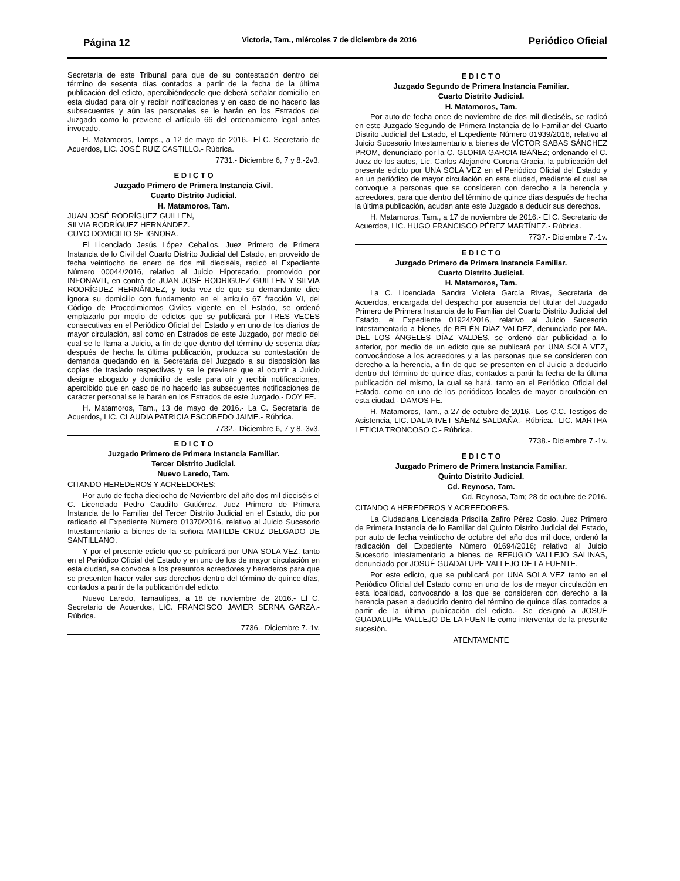Página 12 Victoria, Tam., miércoles 7 de diciembre de 2016 Periódico Oficial
Secretaria de este Tribunal para que de su contestación dentro del término de sesenta días contados a partir de la fecha de la última publicación del edicto, apercibiéndosele que deberá señalar domicilio en esta ciudad para oír y recibir notificaciones y en caso de no hacerlo las subsecuentes y aún las personales se le harán en los Estrados del Juzgado como lo previene el artículo 66 del ordenamiento legal antes invocado.
H. Matamoros, Tamps., a 12 de mayo de 2016.- El C. Secretario de Acuerdos, LIC. JOSÉ RUIZ CASTILLO.- Rúbrica.
7731.- Diciembre 6, 7 y 8.-2v3.
E D I C T O
Juzgado Primero de Primera Instancia Civil.
Cuarto Distrito Judicial.
H. Matamoros, Tam.
JUAN JOSÉ RODRÍGUEZ GUILLEN,
SILVIA RODRÍGUEZ HERNÁNDEZ.
CUYO DOMICILIO SE IGNORA.
El Licenciado Jesús López Ceballos, Juez Primero de Primera Instancia de lo Civil del Cuarto Distrito Judicial del Estado, en proveído de fecha veintiocho de enero de dos mil dieciséis, radicó el Expediente Número 00044/2016, relativo al Juicio Hipotecario, promovido por INFONAVIT, en contra de JUAN JOSÉ RODRÍGUEZ GUILLEN Y SILVIA RODRÍGUEZ HERNÁNDEZ, y toda vez de que su demandante dice ignora su domicilio con fundamento en el artículo 67 fracción VI, del Código de Procedimientos Civiles vigente en el Estado, se ordenó emplazarlo por medio de edictos que se publicará por TRES VECES consecutivas en el Periódico Oficial del Estado y en uno de los diarios de mayor circulación, así como en Estrados de este Juzgado, por medio del cual se le llama a Juicio, a fin de que dentro del término de sesenta días después de hecha la última publicación, produzca su contestación de demanda quedando en la Secretaria del Juzgado a su disposición las copias de traslado respectivas y se le previene que al ocurrir a Juicio designe abogado y domicilio de este para oír y recibir notificaciones, apercibido que en caso de no hacerlo las subsecuentes notificaciones de carácter personal se le harán en los Estrados de este Juzgado.- DOY FE.
H. Matamoros, Tam., 13 de mayo de 2016.- La C. Secretaria de Acuerdos, LIC. CLAUDIA PATRICIA ESCOBEDO JAIME.- Rúbrica.
7732.- Diciembre 6, 7 y 8.-3v3.
E D I C T O
Juzgado Primero de Primera Instancia Familiar.
Tercer Distrito Judicial.
Nuevo Laredo, Tam.
CITANDO HEREDEROS Y ACREEDORES:
Por auto de fecha dieciocho de Noviembre del año dos mil dieciséis el C. Licenciado Pedro Caudillo Gutiérrez, Juez Primero de Primera Instancia de lo Familiar del Tercer Distrito Judicial en el Estado, dio por radicado el Expediente Número 01370/2016, relativo al Juicio Sucesorio Intestamentario a bienes de la señora MATILDE CRUZ DELGADO DE SANTILLANO.
Y por el presente edicto que se publicará por UNA SOLA VEZ, tanto en el Periódico Oficial del Estado y en uno de los de mayor circulación en esta ciudad, se convoca a los presuntos acreedores y herederos para que se presenten hacer valer sus derechos dentro del término de quince días, contados a partir de la publicación del edicto.
Nuevo Laredo, Tamaulipas, a 18 de noviembre de 2016.- El C. Secretario de Acuerdos, LIC. FRANCISCO JAVIER SERNA GARZA.- Rúbrica.
7736.- Diciembre 7.-1v.
E D I C T O
Juzgado Segundo de Primera Instancia Familiar.
Cuarto Distrito Judicial.
H. Matamoros, Tam.
Por auto de fecha once de noviembre de dos mil dieciséis, se radicó en este Juzgado Segundo de Primera Instancia de lo Familiar del Cuarto Distrito Judicial del Estado, el Expediente Número 01939/2016, relativo al Juicio Sucesorio Intestamentario a bienes de VÍCTOR SABAS SÁNCHEZ PROM, denunciado por la C. GLORIA GARCIA IBÁÑEZ; ordenando el C. Juez de los autos, Lic. Carlos Alejandro Corona Gracia, la publicación del presente edicto por UNA SOLA VEZ en el Periódico Oficial del Estado y en un periódico de mayor circulación en esta ciudad, mediante el cual se convoque a personas que se consideren con derecho a la herencia y acreedores, para que dentro del término de quince días después de hecha la última publicación, acudan ante este Juzgado a deducir sus derechos.
H. Matamoros, Tam., a 17 de noviembre de 2016.- El C. Secretario de Acuerdos, LIC. HUGO FRANCISCO PÉREZ MARTÍNEZ.- Rúbrica.
7737.- Diciembre 7.-1v.
E D I C T O
Juzgado Primero de Primera Instancia Familiar.
Cuarto Distrito Judicial.
H. Matamoros, Tam.
La C. Licenciada Sandra Violeta García Rivas, Secretaria de Acuerdos, encargada del despacho por ausencia del titular del Juzgado Primero de Primera Instancia de lo Familiar del Cuarto Distrito Judicial del Estado, el Expediente 01924/2016, relativo al Juicio Sucesorio Intestamentario a bienes de BELÉN DÍAZ VALDEZ, denunciado por MA. DEL LOS ÁNGELES DÍAZ VALDÉS, se ordenó dar publicidad a lo anterior, por medio de un edicto que se publicará por UNA SOLA VEZ, convocándose a los acreedores y a las personas que se consideren con derecho a la herencia, a fin de que se presenten en el Juicio a deducirlo dentro del término de quince días, contados a partir la fecha de la última publicación del mismo, la cual se hará, tanto en el Periódico Oficial del Estado, como en uno de los periódicos locales de mayor circulación en esta ciudad.- DAMOS FE.
H. Matamoros, Tam., a 27 de octubre de 2016.- Los C.C. Testigos de Asistencia, LIC. DALIA IVET SÁENZ SALDAÑA.- Rúbrica.- LIC. MARTHA LETICIA TRONCOSO C.- Rúbrica.
7738.- Diciembre 7.-1v.
E D I C T O
Juzgado Primero de Primera Instancia Familiar.
Quinto Distrito Judicial.
Cd. Reynosa, Tam.
Cd. Reynosa, Tam; 28 de octubre de 2016.
CITANDO A HEREDEROS Y ACREEDORES.
La Ciudadana Licenciada Priscilla Zafiro Pérez Cosio, Juez Primero de Primera Instancia de lo Familiar del Quinto Distrito Judicial del Estado, por auto de fecha veintiocho de octubre del año dos mil doce, ordenó la radicación del Expediente Número 01694/2016; relativo al Juicio Sucesorio Intestamentario a bienes de REFUGIO VALLEJO SALINAS, denunciado por JOSUÉ GUADALUPE VALLEJO DE LA FUENTE.
Por este edicto, que se publicará por UNA SOLA VEZ tanto en el Periódico Oficial del Estado como en uno de los de mayor circulación en esta localidad, convocando a los que se consideren con derecho a la herencia pasen a deducirlo dentro del término de quince días contados a partir de la última publicación del edicto.- Se designó a JOSUÉ GUADALUPE VALLEJO DE LA FUENTE como interventor de la presente sucesión.
ATENTAMENTE